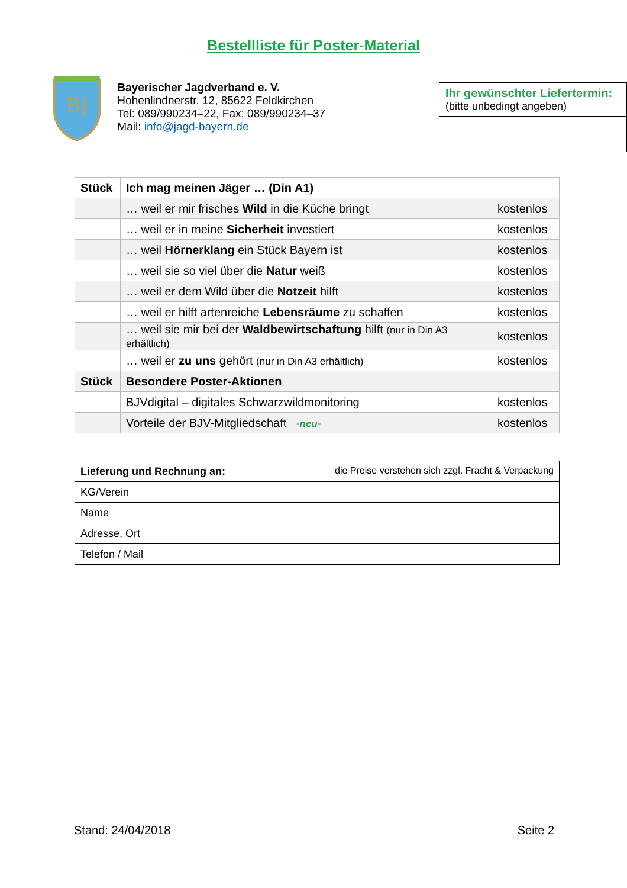Bestellliste für Poster-Material
BJ
Bayerischer Jagdverband e. V.
Hohenlindnerstr. 12, 85622 Feldkirchen
Tel: 089/990234–22, Fax: 089/990234–37
Mail: info@jagd-bayern.de
Ihr gewünschter Liefertermin:
(bitte unbedingt angeben)
| Stück | Ich mag meinen Jäger … (Din A1) | |
| --- | --- | --- |
| | … weil er mir frisches Wild in die Küche bringt | kostenlos |
| | … weil er in meine Sicherheit investiert | kostenlos |
| | … weil Hörnerklang ein Stück Bayern ist | kostenlos |
| | … weil sie so viel über die Natur weiß | kostenlos |
| | … weil er dem Wild über die Notzeit hilft | kostenlos |
| | … weil er hilft artenreiche Lebensräume zu schaffen | kostenlos |
| | … weil sie mir bei der Waldbewirtschaftung hilft (nur in Din A3 erhältlich) | kostenlos |
| | … weil er zu uns gehört (nur in Din A3 erhältlich) | kostenlos |
| Stück | Besondere Poster-Aktionen | |
| | BJVdigital – digitales Schwarzwildmonitoring | kostenlos |
| | Vorteile der BJV-Mitgliedschaft -neu- | kostenlos |
| Lieferung und Rechnung an: die Preise verstehen sich zzgl. Fracht & Verpackung | |
| KG/Verein | |
| Name | |
| Adresse, Ort | |
| Telefon / Mail | |
Stand: 24/04/2018 Seite 2